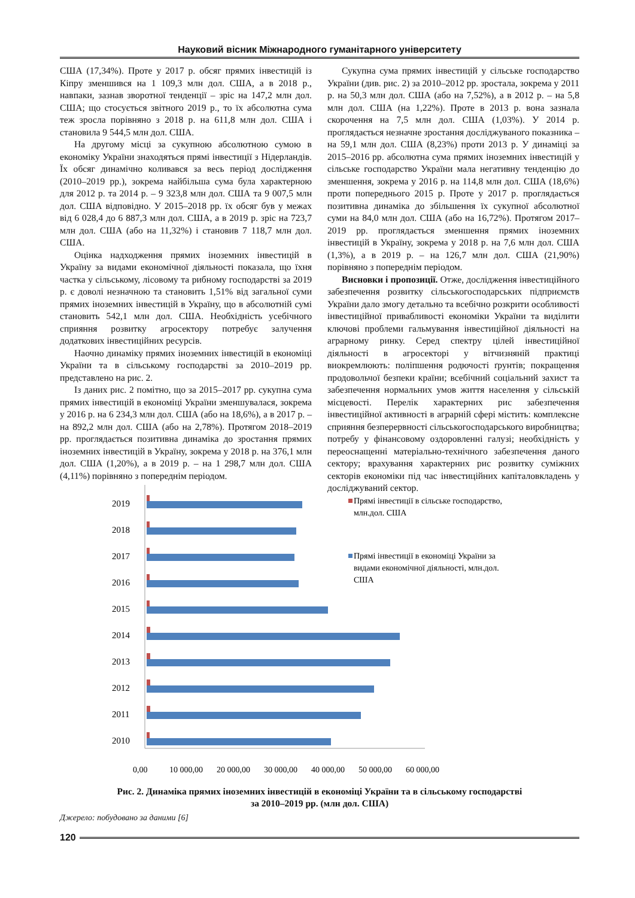Науковий вісник Міжнародного гуманітарного університету
США (17,34%). Проте у 2017 р. обсяг прямих інвестицій із Кіпру зменшився на 1 109,3 млн дол. США, а в 2018 р., навпаки, зазнав зворотної тенденції – зріс на 147,2 млн дол. США; що стосується звітного 2019 р., то їх абсолютна сума теж зросла порівняно з 2018 р. на 611,8 млн дол. США і становила 9 544,5 млн дол. США.
На другому місці за сукупною абсолютною сумою в економіку України знаходяться прямі інвестиції з Нідерландів. Їх обсяг динамічно коливався за весь період дослідження (2010–2019 рр.), зокрема найбільша сума була характерною для 2012 р. та 2014 р. – 9 323,8 млн дол. США та 9 007,5 млн дол. США відповідно. У 2015–2018 рр. їх обсяг був у межах від 6 028,4 до 6 887,3 млн дол. США, а в 2019 р. зріс на 723,7 млн дол. США (або на 11,32%) і становив 7 118,7 млн дол. США.
Оцінка надходження прямих іноземних інвестицій в Україну за видами економічної діяльності показала, що їхня частка у сільському, лісовому та рибному господарстві за 2019 р. є доволі незначною та становить 1,51% від загальної суми прямих іноземних інвестицій в Україну, що в абсолютній сумі становить 542,1 млн дол. США. Необхідність усебічного сприяння розвитку агросектору потребує залучення додаткових інвестиційних ресурсів.
Наочно динаміку прямих іноземних інвестицій в економіці України та в сільському господарстві за 2010–2019 рр. представлено на рис. 2.
Із даних рис. 2 помітно, що за 2015–2017 рр. сукупна сума прямих інвестицій в економіці України зменшувалася, зокрема у 2016 р. на 6 234,3 млн дол. США (або на 18,6%), а в 2017 р. – на 892,2 млн дол. США (або на 2,78%). Протягом 2018–2019 рр. проглядається позитивна динаміка до зростання прямих іноземних інвестицій в Україну, зокрема у 2018 р. на 376,1 млн дол. США (1,20%), а в 2019 р. – на 1 298,7 млн дол. США (4,11%) порівняно з попереднім періодом.
Сукупна сума прямих інвестицій у сільське господарство України (див. рис. 2) за 2010–2012 рр. зростала, зокрема у 2011 р. на 50,3 млн дол. США (або на 7,52%), а в 2012 р. – на 5,8 млн дол. США (на 1,22%). Проте в 2013 р. вона зазнала скорочення на 7,5 млн дол. США (1,03%). У 2014 р. проглядається незначне зростання досліджуваного показника – на 59,1 млн дол. США (8,23%) проти 2013 р. У динаміці за 2015–2016 рр. абсолютна сума прямих іноземних інвестицій у сільське господарство України мала негативну тенденцію до зменшення, зокрема у 2016 р. на 114,8 млн дол. США (18,6%) проти попереднього 2015 р. Проте у 2017 р. проглядається позитивна динаміка до збільшення їх сукупної абсолютної суми на 84,0 млн дол. США (або на 16,72%). Протягом 2017–2019 рр. проглядається зменшення прямих іноземних інвестицій в Україну, зокрема у 2018 р. на 7,6 млн дол. США (1,3%), а в 2019 р. – на 126,7 млн дол. США (21,90%) порівняно з попереднім періодом.
Висновки і пропозиції. Отже, дослідження інвестиційного забезпечення розвитку сільськогосподарських підприємств України дало змогу детально та всебічно розкрити особливості інвестиційної привабливості економіки України та виділити ключові проблеми гальмування інвестиційної діяльності на аграрному ринку. Серед спектру цілей інвестиційної діяльності в агросекторі у вітчизняній практиці виокремлюють: поліпшення родючості ґрунтів; покращення продовольчої безпеки країни; всебічний соціальний захист та забезпечення нормальних умов життя населення у сільській місцевості. Перелік характерних рис забезпечення інвестиційної активності в аграрній сфері містить: комплексне сприяння безперервності сільськогосподарського виробництва; потребу у фінансовому оздоровленні галузі; необхідність у переоснащенні матеріально-технічного забезпечення даного сектору; врахування характерних рис розвитку суміжних секторів економіки під час інвестиційних капіталовкладень у досліджуваний сектор.
2019
2018
2017
2016
2015
2014
2013
2012
2011
2010
0,00
10 000,00
20 000,00
30 000,00
40 000,00
50 000,00
60 000,00
Прямі інвестиції в сільське господарство,
млн.дол. США
Прямі інвестиції в економіці України за
видами економічної діяльності, млн.дол.
США
Рис. 2. Динаміка прямих іноземних інвестицій в економіці України та в сільському господарстві
за 2010–2019 рр. (млн дол. США)
Джерело: побудовано за даними [6]
120